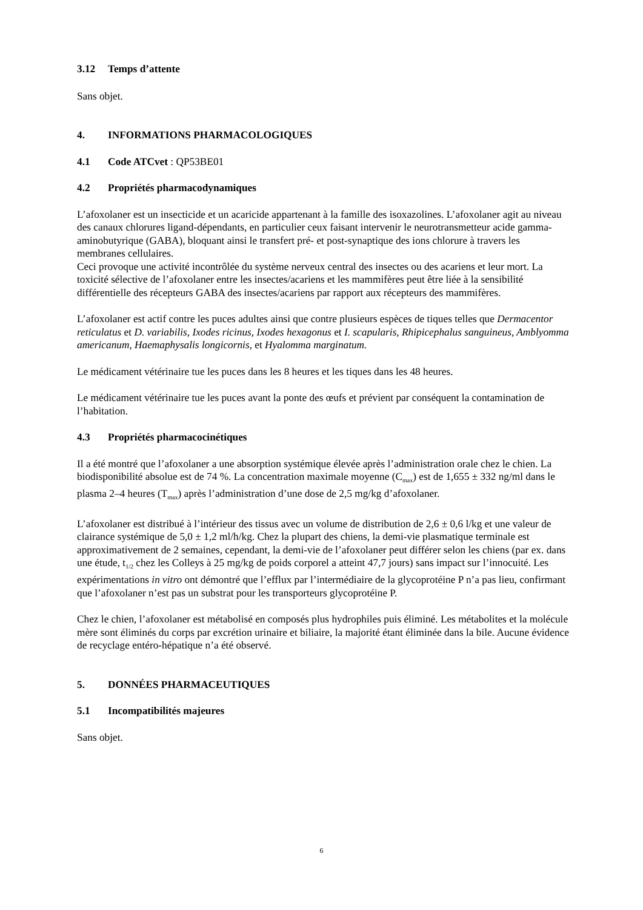3.12 Temps d’attente
Sans objet.
4. INFORMATIONS PHARMACOLOGIQUES
4.1 Code ATCvet : QP53BE01
4.2 Propriétés pharmacodynamiques
L’afoxolaner est un insecticide et un acaricide appartenant à la famille des isoxazolines. L’afoxolaner agit au niveau des canaux chlorures ligand-dépendants, en particulier ceux faisant intervenir le neurotransmetteur acide gamma-aminobutyrique (GABA), bloquant ainsi le transfert pré- et post-synaptique des ions chlorure à travers les membranes cellulaires.
Ceci provoque une activité incontrôlée du système nerveux central des insectes ou des acariens et leur mort. La toxicité sélective de l’afoxolaner entre les insectes/acariens et les mammifères peut être liée à la sensibilité différentielle des récepteurs GABA des insectes/acariens par rapport aux récepteurs des mammifères.
L’afoxolaner est actif contre les puces adultes ainsi que contre plusieurs espèces de tiques telles que Dermacentor reticulatus et D. variabilis, Ixodes ricinus, Ixodes hexagonus et I. scapularis, Rhipicephalus sanguineus, Amblyomma americanum, Haemaphysalis longicornis, et Hyalomma marginatum.
Le médicament vétérinaire tue les puces dans les 8 heures et les tiques dans les 48 heures.
Le médicament vétérinaire tue les puces avant la ponte des œufs et prévient par conséquent la contamination de l’habitation.
4.3 Propriétés pharmacocinétiques
Il a été montré que l’afoxolaner a une absorption systémique élevée après l’administration orale chez le chien. La biodisponibilité absolue est de 74 %. La concentration maximale moyenne (C<sub>max</sub>) est de 1,655 ± 332 ng/ml dans le plasma 2–4 heures (T<sub>max</sub>) après l’administration d’une dose de 2,5 mg/kg d’afoxolaner.
L’afoxolaner est distribué à l’intérieur des tissus avec un volume de distribution de 2,6 ± 0,6 l/kg et une valeur de clairance systémique de 5,0 ± 1,2 ml/h/kg. Chez la plupart des chiens, la demi-vie plasmatique terminale est approximativement de 2 semaines, cependant, la demi-vie de l’afoxolaner peut différer selon les chiens (par ex. dans une étude, t<sub>1/2</sub> chez les Colleys à 25 mg/kg de poids corporel a atteint 47,7 jours) sans impact sur l’innocuité. Les expérimentations in vitro ont démontré que l’efflux par l’intermédiaire de la glycoprotéine P n’a pas lieu, confirmant que l’afoxolaner n’est pas un substrat pour les transporteurs glycoprotéine P.
Chez le chien, l’afoxolaner est métabolisé en composés plus hydrophiles puis éliminé. Les métabolites et la molécule mère sont éliminés du corps par excrétion urinaire et biliaire, la majorité étant éliminée dans la bile. Aucune évidence de recyclage entéro-hépatique n’a été observé.
5. DONNÉES PHARMACEUTIQUES
5.1 Incompatibilités majeures
Sans objet.
6